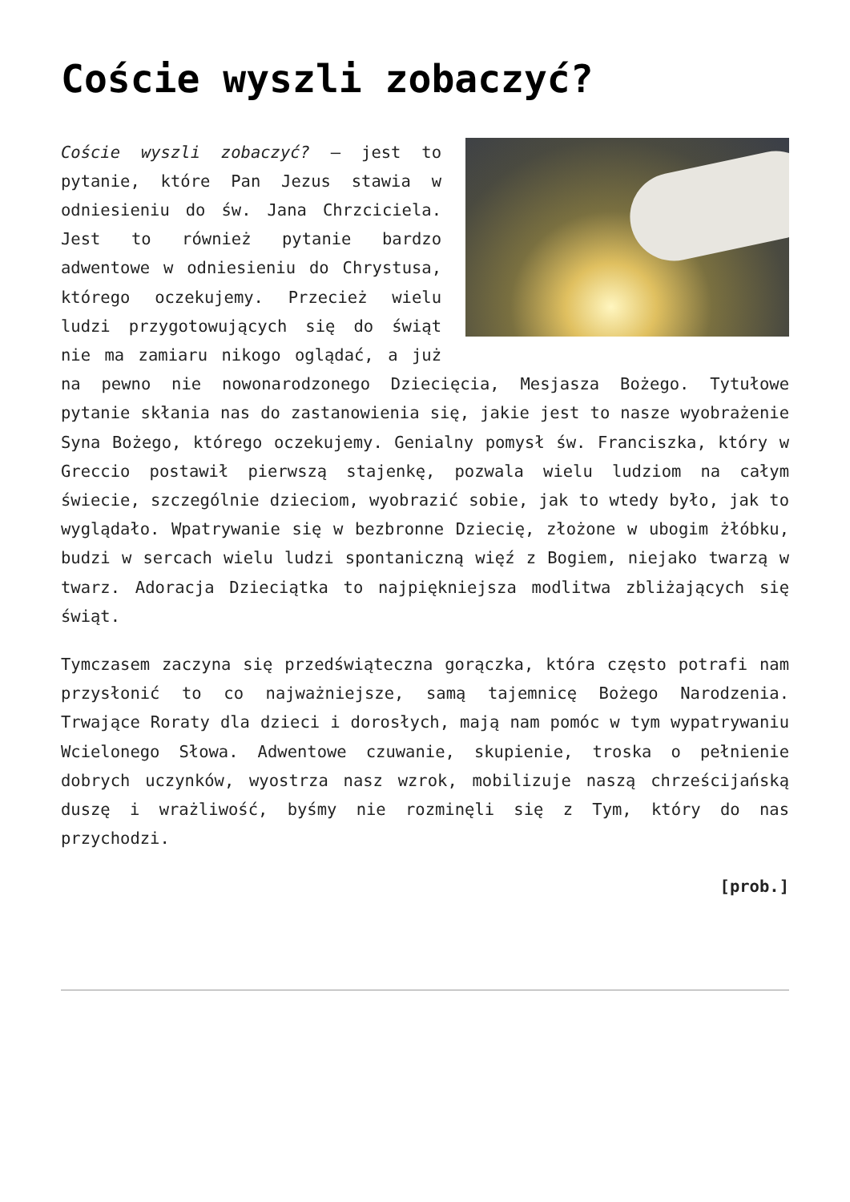Coście wyszli zobaczyć?
Coście wyszli zobaczyć? – jest to pytanie, które Pan Jezus stawia w odniesieniu do św. Jana Chrzciciela. Jest to również pytanie bardzo adwentowe w odniesieniu do Chrystusa, którego oczekujemy. Przecież wielu ludzi przygotowujących się do świąt nie ma zamiaru nikogo oglądać, a już na pewno nie nowonarodzonego Dziecięcia, Mesjasza Bożego. Tytułowe pytanie skłania nas do zastanowienia się, jakie jest to nasze wyobrażenie Syna Bożego, którego oczekujemy. Genialny pomysł św. Franciszka, który w Greccio postawił pierwszą stajenkę, pozwala wielu ludziom na całym świecie, szczególnie dzieciom, wyobrazić sobie, jak to wtedy było, jak to wyglądało. Wpatrywanie się w bezbronne Dziecię, złożone w ubogim żłóbku, budzi w sercach wielu ludzi spontaniczną więź z Bogiem, niejako twarzą w twarz. Adoracja Dzieciątka to najpiękniejsza modlitwa zbliżających się świąt.
Tymczasem zaczyna się przedświąteczna gorączka, która często potrafi nam przysłonić to co najważniejsze, samą tajemnicę Bożego Narodzenia. Trwające Roraty dla dzieci i dorosłych, mają nam pomóc w tym wypatrywaniu Wcielonego Słowa. Adwentowe czuwanie, skupienie, troska o pełnienie dobrych uczynków, wyostrza nasz wzrok, mobilizuje naszą chrześcijańską duszę i wrażliwość, byśmy nie rozminęli się z Tym, który do nas przychodzi.
[prob.]